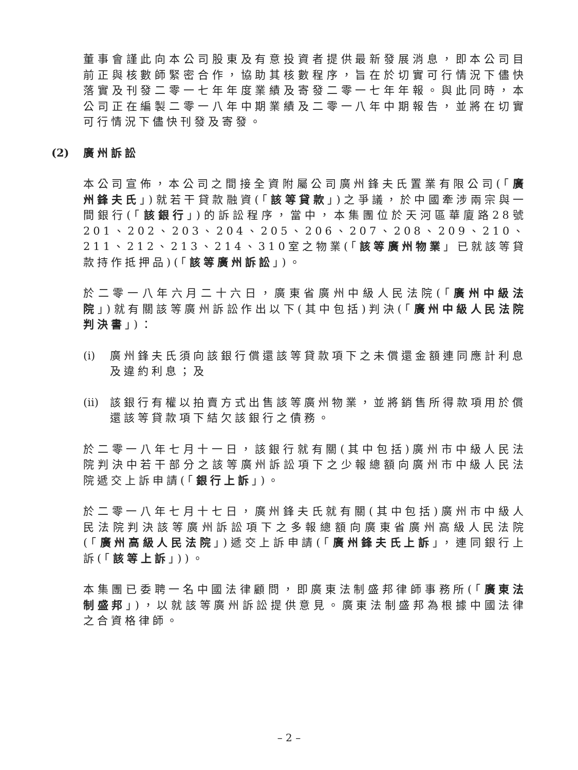董事會謹此向本公司股東及有意投資者提供最新發展消息，即本公司目前正與核數師緊密合作，協助其核數程序，旨在於切實可行情況下儘快落實及刊發二零一七年年度業績及寄發二零一七年年報。與此同時，本公司正在編製二零一八年中期業績及二零一八年中期報告，並將在切實可行情況下儘快刊發及寄發。
(2) 廣州訴訟
本公司宣佈，本公司之間接全資附屬公司廣州鋒夫氏置業有限公司(「廣州鋒夫氏」)就若干貸款融資(「該等貸款」)之爭議，於中國牽涉兩宗與一間銀行(「該銀行」)的訴訟程序，當中，本集團位於天河區華廈路28號201、202、203、204、205、206、207、208、209、210、211、212、213、214、310室之物業(「該等廣州物業」已就該等貸款持作抵押品)(「該等廣州訴訟」)。
於二零一八年六月二十六日，廣東省廣州中級人民法院(「廣州中級法院」)就有關該等廣州訴訟作出以下(其中包括)判決(「廣州中級人民法院判決書」)：
(i)
廣州鋒夫氏須向該銀行償還該等貸款項下之未償還金額連同應計利息及違約利息；及
(ii)
該銀行有權以拍賣方式出售該等廣州物業，並將銷售所得款項用於償還該等貸款項下結欠該銀行之債務。
於二零一八年七月十一日，該銀行就有關(其中包括)廣州市中級人民法院判決中若干部分之該等廣州訴訟項下之少報總額向廣州市中級人民法院遞交上訴申請(「銀行上訴」)。
於二零一八年七月十七日，廣州鋒夫氏就有關(其中包括)廣州市中級人民法院判決該等廣州訴訟項下之多報總額向廣東省廣州高級人民法院(「廣州高級人民法院」)遞交上訴申請(「廣州鋒夫氏上訴」，連同銀行上訴(「該等上訴」))。
本集團已委聘一名中國法律顧問，即廣東法制盛邦律師事務所(「廣東法制盛邦」)，以就該等廣州訴訟提供意見。廣東法制盛邦為根據中國法律之合資格律師。
– 2 –